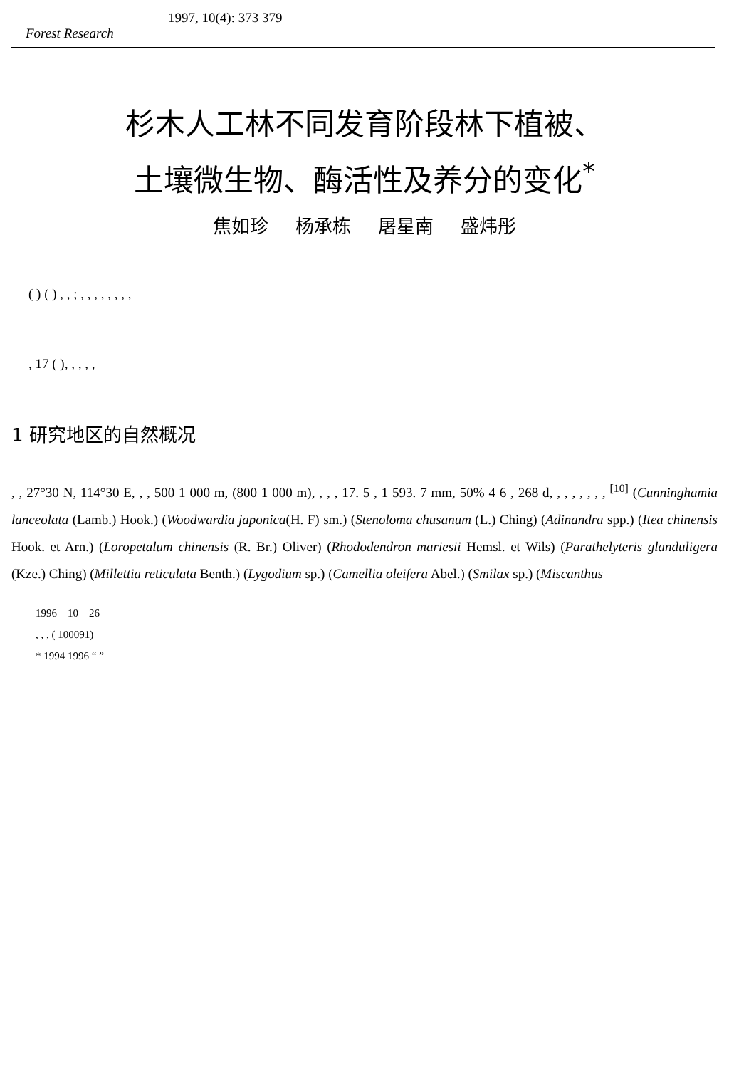1997, 10(4): 373 379
Forest Research
杉木人工林不同发育阶段林下植被、
土壤微生物、酶活性及养分的变化<sup>*</sup>
焦如珍 杨承栋 屠星南 盛炜彤
( ) ( ) , , ; , , , , , , , ,
, 17 ( ), , , , ,
1 研究地区的自然概况
, , 27°30 N, 114°30 E, , , 500 1 000 m, (800 1 000 m), , , , 17. 5 , 1 593. 7 mm, 50% 4 6 , 268 d, , , , , , , , <sup>[10]</sup> (Cunninghamia lanceolata (Lamb.) Hook.) (Woodwardia japonica(H. F) sm.) (Stenoloma chusanum (L.) Ching) (Adinandra spp.) (Itea chinensis Hook. et Arn.) (Loropetalum chinensis (R. Br.) Oliver) (Rhododendron mariesii Hemsl. et Wils) (Parathelyteris glanduligera (Kze.) Ching) (Millettia reticulata Benth.) (Lygodium sp.) (Camellia oleifera Abel.) (Smilax sp.) (Miscanthus
1996—10—26
, , , ( 100091)
* 1994 1996 “ ”